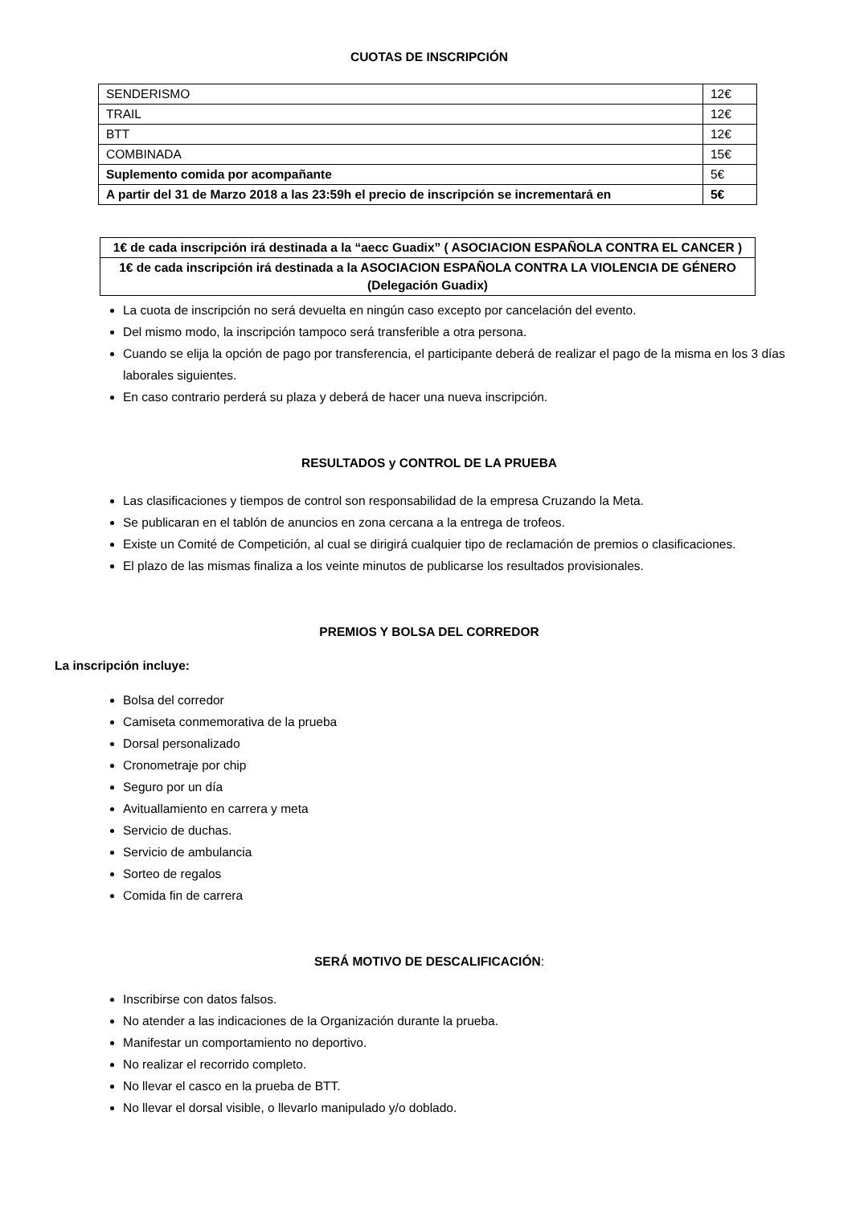CUOTAS DE INSCRIPCIÓN
| SENDERISMO | 12€ |
| TRAIL | 12€ |
| BTT | 12€ |
| COMBINADA | 15€ |
| Suplemento comida por acompañante | 5€ |
| A partir del 31 de Marzo 2018 a las 23:59h el precio de inscripción se incrementará en | 5€ |
| 1€ de cada inscripción irá destinada a la “aecc Guadix” ( ASOCIACION ESPAÑOLA CONTRA EL CANCER ) |
| 1€ de cada inscripción irá destinada a la ASOCIACION ESPAÑOLA CONTRA LA VIOLENCIA DE GÉNERO (Delegación Guadix) |
La cuota de inscripción no será devuelta en ningún caso excepto por cancelación del evento.
Del mismo modo, la inscripción tampoco será transferible a otra persona.
Cuando se elija la opción de pago por transferencia, el participante deberá de realizar el pago de la misma en los 3 días laborales siguientes.
En caso contrario perderá su plaza y deberá de hacer una nueva inscripción.
RESULTADOS y CONTROL DE LA PRUEBA
Las clasificaciones y tiempos de control son responsabilidad de la empresa Cruzando la Meta.
Se publicaran en el tablón de anuncios en zona cercana a la entrega de trofeos.
Existe un Comité de Competición, al cual se dirigirá cualquier tipo de reclamación de premios o clasificaciones.
El plazo de las mismas finaliza a los veinte minutos de publicarse los resultados provisionales.
PREMIOS Y BOLSA DEL CORREDOR
La inscripción incluye:
Bolsa del corredor
Camiseta conmemorativa de la prueba
Dorsal personalizado
Cronometraje por chip
Seguro por un día
Avituallamiento en carrera y meta
Servicio de duchas.
Servicio de ambulancia
Sorteo de regalos
Comida fin de carrera
SERÁ MOTIVO DE DESCALIFICACIÓN:
Inscribirse con datos falsos.
No atender a las indicaciones de la Organización durante la prueba.
Manifestar un comportamiento no deportivo.
No realizar el recorrido completo.
No llevar el casco en la prueba de BTT.
No llevar el dorsal visible, o llevarlo manipulado y/o doblado.